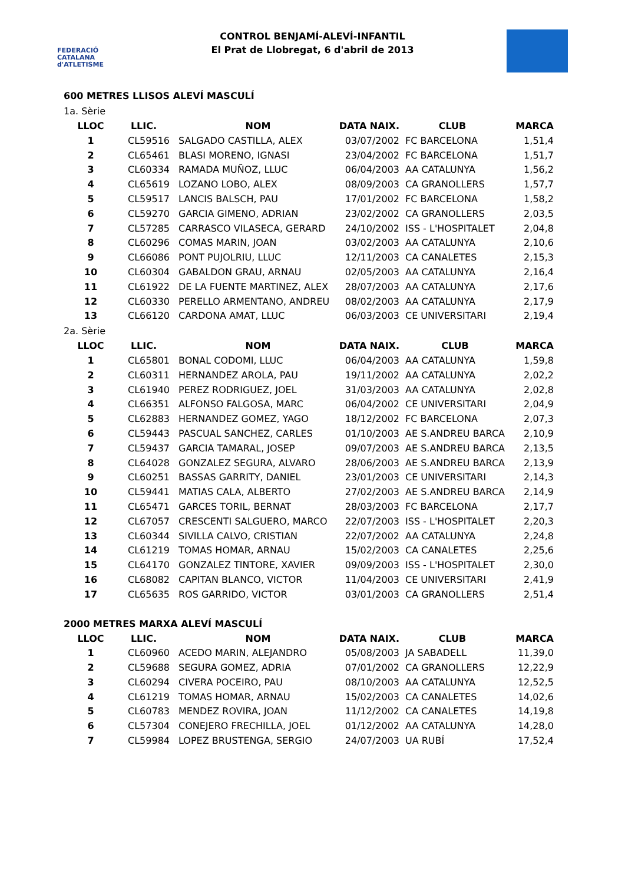FEDERACIÓ CATALANA
d'ATLETISME
CONTROL BENJAMÍ-ALEVÍ-INFANTIL
El Prat de Llobregat, 6 d'abril de 2013
600 METRES LLISOS ALEVÍ MASCULÍ
1a. Sèrie
| LLOC | LLIC. | NOM | DATA NAIX. | CLUB | MARCA |
| --- | --- | --- | --- | --- | --- |
| 1 | CL59516 | SALGADO CASTILLA, ALEX | 03/07/2002 | FC BARCELONA | 1,51,4 |
| 2 | CL65461 | BLASI MORENO, IGNASI | 23/04/2002 | FC BARCELONA | 1,51,7 |
| 3 | CL60334 | RAMADA MUÑOZ, LLUC | 06/04/2003 | AA CATALUNYA | 1,56,2 |
| 4 | CL65619 | LOZANO LOBO, ALEX | 08/09/2003 | CA GRANOLLERS | 1,57,7 |
| 5 | CL59517 | LANCIS BALSCH, PAU | 17/01/2002 | FC BARCELONA | 1,58,2 |
| 6 | CL59270 | GARCIA GIMENO, ADRIAN | 23/02/2002 | CA GRANOLLERS | 2,03,5 |
| 7 | CL57285 | CARRASCO VILASECA, GERARD | 24/10/2002 | ISS - L'HOSPITALET | 2,04,8 |
| 8 | CL60296 | COMAS MARIN, JOAN | 03/02/2003 | AA CATALUNYA | 2,10,6 |
| 9 | CL66086 | PONT PUJOLRIU, LLUC | 12/11/2003 | CA CANALETES | 2,15,3 |
| 10 | CL60304 | GABALDON GRAU, ARNAU | 02/05/2003 | AA CATALUNYA | 2,16,4 |
| 11 | CL61922 | DE LA FUENTE MARTINEZ, ALEX | 28/07/2003 | AA CATALUNYA | 2,17,6 |
| 12 | CL60330 | PERELLO ARMENTANO, ANDREU | 08/02/2003 | AA CATALUNYA | 2,17,9 |
| 13 | CL66120 | CARDONA AMAT, LLUC | 06/03/2003 | CE UNIVERSITARI | 2,19,4 |
2a. Sèrie
| LLOC | LLIC. | NOM | DATA NAIX. | CLUB | MARCA |
| --- | --- | --- | --- | --- | --- |
| 1 | CL65801 | BONAL CODOMI, LLUC | 06/04/2003 | AA CATALUNYA | 1,59,8 |
| 2 | CL60311 | HERNANDEZ AROLA, PAU | 19/11/2002 | AA CATALUNYA | 2,02,2 |
| 3 | CL61940 | PEREZ RODRIGUEZ, JOEL | 31/03/2003 | AA CATALUNYA | 2,02,8 |
| 4 | CL66351 | ALFONSO FALGOSA, MARC | 06/04/2002 | CE UNIVERSITARI | 2,04,9 |
| 5 | CL62883 | HERNANDEZ GOMEZ, YAGO | 18/12/2002 | FC BARCELONA | 2,07,3 |
| 6 | CL59443 | PASCUAL SANCHEZ, CARLES | 01/10/2003 | AE S.ANDREU BARCA | 2,10,9 |
| 7 | CL59437 | GARCIA TAMARAL, JOSEP | 09/07/2003 | AE S.ANDREU BARCA | 2,13,5 |
| 8 | CL64028 | GONZALEZ SEGURA, ALVARO | 28/06/2003 | AE S.ANDREU BARCA | 2,13,9 |
| 9 | CL60251 | BASSAS GARRITY, DANIEL | 23/01/2003 | CE UNIVERSITARI | 2,14,3 |
| 10 | CL59441 | MATIAS CALA, ALBERTO | 27/02/2003 | AE S.ANDREU BARCA | 2,14,9 |
| 11 | CL65471 | GARCES TORIL, BERNAT | 28/03/2003 | FC BARCELONA | 2,17,7 |
| 12 | CL67057 | CRESCENTI SALGUERO, MARCO | 22/07/2003 | ISS - L'HOSPITALET | 2,20,3 |
| 13 | CL60344 | SIVILLA CALVO, CRISTIAN | 22/07/2002 | AA CATALUNYA | 2,24,8 |
| 14 | CL61219 | TOMAS HOMAR, ARNAU | 15/02/2003 | CA CANALETES | 2,25,6 |
| 15 | CL64170 | GONZALEZ TINTORE, XAVIER | 09/09/2003 | ISS - L'HOSPITALET | 2,30,0 |
| 16 | CL68082 | CAPITAN BLANCO, VICTOR | 11/04/2003 | CE UNIVERSITARI | 2,41,9 |
| 17 | CL65635 | ROS GARRIDO, VICTOR | 03/01/2003 | CA GRANOLLERS | 2,51,4 |
2000 METRES MARXA ALEVÍ MASCULÍ
| LLOC | LLIC. | NOM | DATA NAIX. | CLUB | MARCA |
| --- | --- | --- | --- | --- | --- |
| 1 | CL60960 | ACEDO MARIN, ALEJANDRO | 05/08/2003 | JA SABADELL | 11,39,0 |
| 2 | CL59688 | SEGURA GOMEZ, ADRIA | 07/01/2002 | CA GRANOLLERS | 12,22,9 |
| 3 | CL60294 | CIVERA POCEIRO, PAU | 08/10/2003 | AA CATALUNYA | 12,52,5 |
| 4 | CL61219 | TOMAS HOMAR, ARNAU | 15/02/2003 | CA CANALETES | 14,02,6 |
| 5 | CL60783 | MENDEZ ROVIRA, JOAN | 11/12/2002 | CA CANALETES | 14,19,8 |
| 6 | CL57304 | CONEJERO FRECHILLA, JOEL | 01/12/2002 | AA CATALUNYA | 14,28,0 |
| 7 | CL59984 | LOPEZ BRUSTENGA, SERGIO | 24/07/2003 | UA RUBÍ | 17,52,4 |